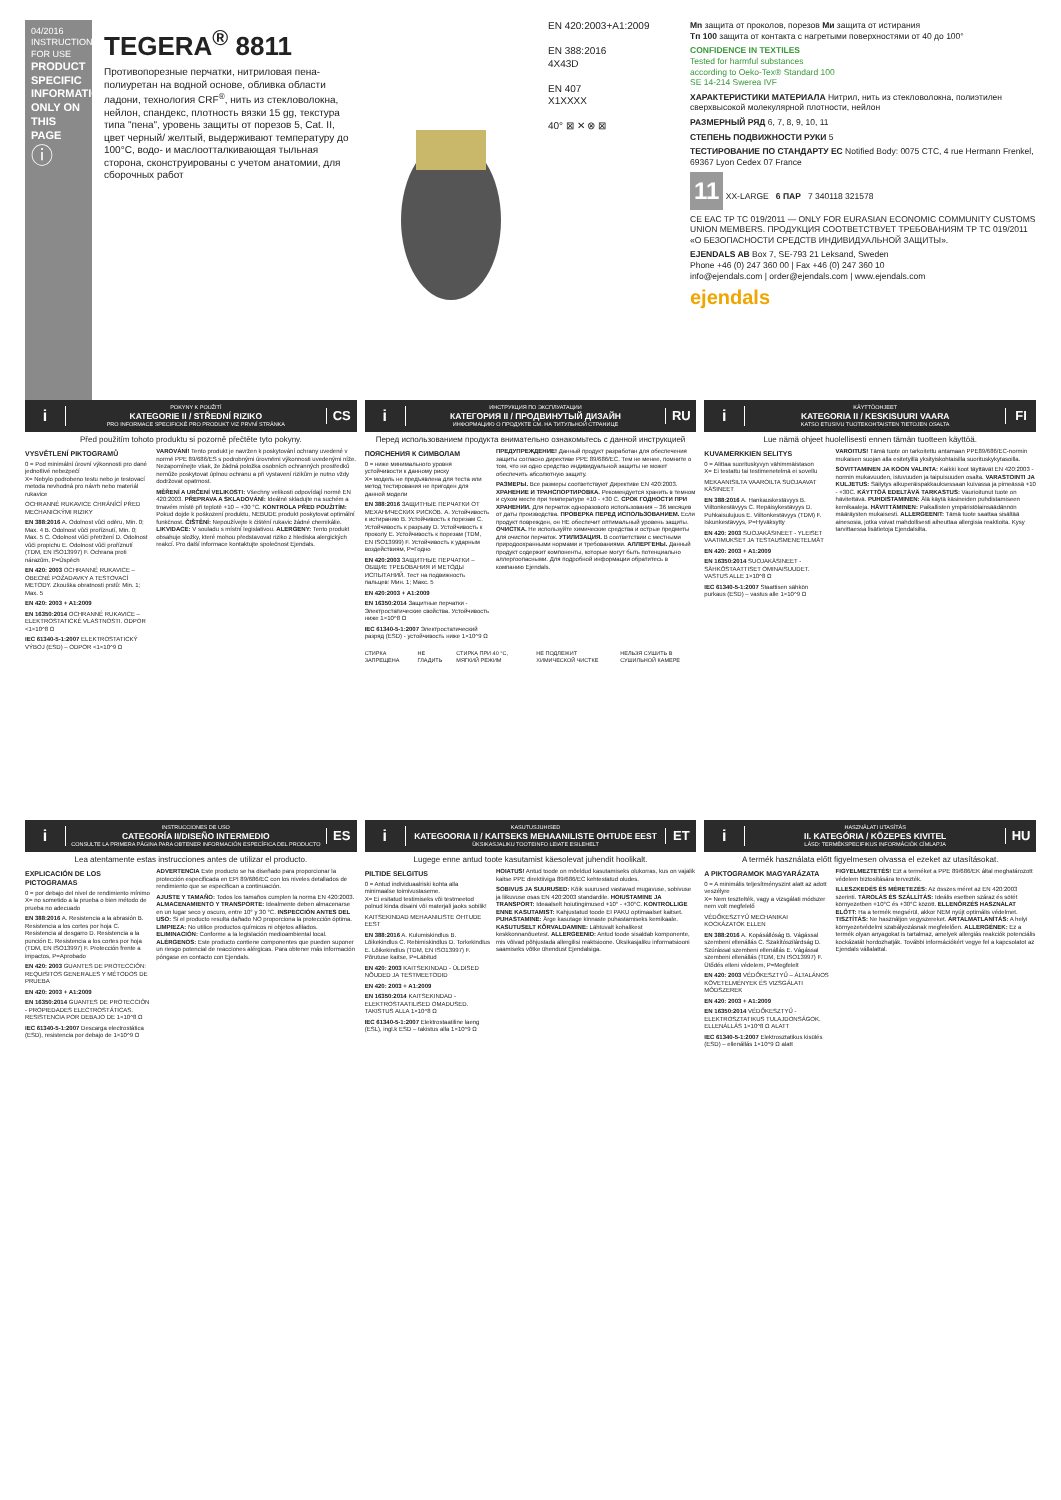04/2016
INSTRUCTIONS FOR USE
PRODUCT SPECIFIC INFORMATION ONLY ON THIS PAGE
ⓘ
TEGERA<sup>®</sup> 8811
Противопорезные перчатки, нитриловая пена-полиуретан на водной основе, обливка области ладони, технология CRF<sup>®</sup>, нить из стекловолокна, нейлон, спандекс, плотность вязки 15 gg, текстура типа "пена", уровень защиты от порезов 5, Cat. II, цвет черный/ желтый, выдерживают температуру до 100°С, водо- и маслоотталкивающая тыльная сторона, сконструированы с учетом анатомии, для сборочных работ
EN 420:2003+A1:2009
EN 388:2016
4X43D
EN 407
X1XXXX
40° ⊠ ✕ ⊗ ⊠
Mn защита от проколов, порезов Mи защита от истирания
Tп 100 защита от контакта с нагретыми поверхностями от 40 до 100°
CONFIDENCE IN TEXTILES
Tested for harmful substances
according to Oeko-Tex® Standard 100
SE 14-214 Swerea IVF
ХАРАКТЕРИСТИКИ МАТЕРИАЛА Нитрил, нить из стекловолокна, полиэтилен сверхвысокой молекулярной плотности, нейлон
РАЗМЕРНЫЙ РЯД 6, 7, 8, 9, 10, 11
СТЕПЕНЬ ПОДВИЖНОСТИ РУКИ 5
ТЕСТИРОВАНИЕ ПО СТАНДАРТУ ЕС Notified Body: 0075 CTC, 4 rue Hermann Frenkel, 69367 Lyon Cedex 07 France
11 XX-LARGE 6 ПАР 7 340118 321578
CE EAC TP TC 019/2011 — ONLY FOR EURASIAN ECONOMIC COMMUNITY CUSTOMS UNION MEMBERS. ПРОДУКЦИЯ СООТВЕТСТВУЕТ ТРЕБОВАНИЯМ ТР ТС 019/2011 «О БЕЗОПАСНОСТИ СРЕДСТВ ИНДИВИДУАЛЬНОЙ ЗАЩИТЫ».
EJENDALS AB Box 7, SE-793 21 Leksand, Sweden
Phone +46 (0) 247 360 00 | Fax +46 (0) 247 360 10
info@ejendals.com | order@ejendals.com | www.ejendals.com
ejendals
i
POKYNY K POUŽITÍ
KATEGORIE II / STŘEDNÍ RIZIKO
PRO INFORMACE SPECIFICKÉ PRO PRODUKT VIZ PRVNÍ STRÁNKA
CS
Před použitím tohoto produktu si pozorně přečtěte tyto pokyny.
VYSVĚTLENÍ PIKTOGRAMŮ
0 = Pod minimální úrovní výkonnosti pro dané jednotlivé nebezpečí
X= Nebylo podrobeno testu nebo je testovací metoda nevhodná pro návrh nebo materiál rukavice
OCHRANNÉ RUKAVICE CHRÁNÍCÍ PŘED MECHANICKÝMI RIZIKY
EN 388:2016 A. Odolnost vůči oděru, Min. 0; Max. 4 B. Odolnost vůči proříznutí, Min. 0; Max. 5 C. Odolnost vůči přetržení D. Odolnost vůči propichu E. Odolnost vůči proříznutí (TDM, EN ISO13997) F. Ochrana proti nárazům, P=Úspěch
EN 420: 2003 OCHRANNÉ RUKAVICE – OBECNÉ POŽADAVKY A TESTOVACÍ METODY. Zkouška obratnosti prstů: Min. 1; Max. 5
EN 420: 2003 + A1:2009
EN 16350:2014 OCHRANNÉ RUKAVICE – ELEKTROSTATICKÉ VLASTNOSTI. ODPOR <1×10^8 Ω
IEC 61340-5-1:2007 ELEKTROSTATICKÝ VÝBOJ (ESD) – ODPOR <1×10^9 Ω
VAROVÁNÍ! Tento produkt je navržen k poskytování ochrany uvedené v normě PPE 89/686/ES s podrobnými úrovněmi výkonnosti uvedenými níže. Nezapomínejte však, že žádná položka osobních ochranných prostředků nemůže poskytovat úplnou ochranu a při vystavení rizikům je nutno vždy dodržovat opatrnost.
MĚŘENÍ A URČENÍ VELIKOSTI: Všechny velikosti odpovídají normě EN 420:2003. PŘEPRAVA A SKLADOVÁNÍ: Ideálně skladujte na suchém a tmavém místě při teplotě +10 – +30 °C. KONTROLA PŘED POUŽITÍM: Pokud dojde k poškození produktu, NEBUDE produkt poskytovat optimální funkčnost. ČIŠTĚNÍ: Nepoužívejte k čištění rukavic žádné chemikálie. LIKVIDACE: V souladu s místní legislativou. ALERGENY: Tento produkt obsahuje složky, které mohou představovat riziko z hlediska alergických reakcí. Pro další informace kontaktujte společnost Ejendals.
i
ИНСТРУКЦИЯ ПО ЭКСПЛУАТАЦИИ
КАТЕГОРИЯ II / ПРОДВИНУТЫЙ ДИЗАЙН
ИНФОРМАЦИЮ О ПРОДУКТЕ СМ. НА ТИТУЛЬНОЙ СТРАНИЦЕ
RU
Перед использованием продукта внимательно ознакомьтесь с данной инструкцией
ПОЯСНЕНИЯ К СИМВОЛАМ
0 = ниже минимального уровня устойчивости к данному риску
X= модель не предъявлена для теста или метод тестирования не пригоден для данной модели
EN 388:2016 ЗАЩИТНЫЕ ПЕРЧАТКИ ОТ МЕХАНИЧЕСКИХ РИСКОВ. A. Устойчивость к истиранию B. Устойчивость к порезам C. Устойчивость к разрыву D. Устойчивость к проколу E. Устойчивость к порезам (TDM, EN ISO13999) F. Устойчивость к ударным воздействиям, P=Годно
EN 420:2003 ЗАЩИТНЫЕ ПЕРЧАТКИ – ОБЩИЕ ТРЕБОВАНИЯ И МЕТОДЫ ИСПЫТАНИЙ. Тест на подвижность пальцев: Мин. 1; Макс. 5
EN 420:2003 + A1:2009
EN 16350:2014 Защитные перчатки - Электростатические свойства. Устойчивость ниже 1×10^8 Ω
IEC 61340-5-1:2007 Электростатический разряд (ESD) - устойчивость ниже 1×10^9 Ω
ПРЕДУПРЕЖДЕНИЕ! Данный продукт разработан для обеспечения защиты согласно директиве PPE 89/686/EC. Тем не менее, помните о том, что ни одно средство индивидуальной защиты не может обеспечить абсолютную защиту.
РАЗМЕРЫ. Все размеры соответствуют Директиве EN 420:2003. ХРАНЕНИЕ И ТРАНСПОРТИРОВКА. Рекомендуется хранить в темном и сухом месте при температуре +10 - +30 С. СРОК ГОДНОСТИ ПРИ ХРАНЕНИИ. Для перчаток одноразового использования – 36 месяцев от даты производства. ПРОВЕРКА ПЕРЕД ИСПОЛЬЗОВАНИЕМ. Если продукт поврежден, он НЕ обеспечит оптимальный уровень защиты. ОЧИСТКА. Не используйте химические средства и острые предметы для очистки перчаток. УТИЛИЗАЦИЯ. В соответствии с местными природоохранными нормами и требованиями. АЛЛЕРГЕНЫ. Данный продукт содержит компоненты, которые могут быть потенциально аллергоопасными. Для подробной информации обратитесь в компанию Ejendals.
СТИРКА ЗАПРЕЩЕНА НЕ ГЛАДИТЬ СТИРКА ПРИ 40 °C, МЯГКИЙ РЕЖИМ НЕ ПОДЛЕЖИТ ХИМИЧЕСКОЙ ЧИСТКЕ НЕЛЬЗЯ СУШИТЬ В СУШИЛЬНОЙ КАМЕРЕ
i
KÄYTTÖOHJEET
KATEGORIA II / KESKISUURI VAARA
KATSO ETUSIVU TUOTEKOHTAISTEN TIETOJEN OSALTA
FI
Lue nämä ohjeet huolellisesti ennen tämän tuotteen käyttöä.
KUVAMERKKIEN SELITYS
0 = Alittaa suorituskyvyn vähimmäistason
X= Ei testattu tai testimenetelmä ei sovellu
MEKAANISILTA VAAROILTA SUOJAAVAT KÄSINEET
EN 388:2016 A. Hankauskestävyys B. Viiltonkestävyys C. Repäisykestävyys D. Puhkaisulujuus E. Viiltonkestävyys (TDM) F. Iskunkestävyys, P=Hyväksytty
EN 420: 2003 SUOJAKÄSINEET - YLEISET VAATIMUKSET JA TESTAUSMENETELMÄT
EN 420: 2003 + A1:2009
EN 16350:2014 SUOJAKÄSINEET - SÄHKÖSTAATTISET OMINAISUUDET. VASTUS ALLE 1×10^8 Ω
IEC 61340-5-1:2007 Staattisen sähkön purkaus (ESD) – vastus alle 1×10^9 Ω
VAROITUS! Tämä tuote on tarkoitettu antamaan PPE89/686/EC-normin mukaisen suojan alla esitetyillä yksityiskohtaisilla suorituskykytasoilla.
SOVITTAMINEN JA KOON VALINTA: Kaikki koot täyttävät EN 420:2003 -normin mukavuuden, istuvuuden ja taipuisuuden osalta. VARASTOINTI JA KULJETUS: Säilytys alkuperäispakkauksessaan kuivassa ja pimeässä +10 - +30C. KÄYTTÖÄ EDELTÄVÄ TARKASTUS: Vaurioitunut tuote on hävitettävä. PUHDISTAMINEN: Älä käytä käsineiden puhdistamiseen kemikaaleja. HÄVITTÄMINEN: Paikallisten ympäristölainsäädännön määräysten mukaisesti. ALLERGEENIT: Tämä tuote saattaa sisältää ainesosia, jotka voivat mahdollisesti aiheuttaa allergisia reaktioita. Kysy tarvittaessa lisätietoja Ejendalsilta.
i
INSTRUCCIONES DE USO
CATEGORÍA II/DISEÑO INTERMEDIO
CONSULTE LA PRIMERA PÁGINA PARA OBTENER INFORMACIÓN ESPECÍFICA DEL PRODUCTO
ES
Lea atentamente estas instrucciones antes de utilizar el producto.
EXPLICACIÓN DE LOS PICTOGRAMAS
0 = por debajo del nivel de rendimiento mínimo
X= no sometido a la prueba o bien método de prueba no adecuado
EN 388:2016 A. Resistencia a la abrasión B. Resistencia a los cortes por hoja C. Resistencia al desgarro D. Resistencia a la punción E. Resistencia a los cortes por hoja (TDM, EN ISO13997) F. Protección frente a impactos, P=Aprobado
EN 420: 2003 GUANTES DE PROTECCIÓN: REQUISITOS GENERALES Y MÉTODOS DE PRUEBA
EN 420: 2003 + A1:2009
EN 16350:2014 GUANTES DE PROTECCIÓN - PROPIEDADES ELECTROSTÁTICAS. RESISTENCIA POR DEBAJO DE 1×10^8 Ω
IEC 61340-5-1:2007 Descarga electrostática (ESD), resistencia por debajo de 1×10^9 Ω
ADVERTENCIA Este producto se ha diseñado para proporcionar la protección especificada en EPI 89/686/EC con los niveles detallados de rendimiento que se especifican a continuación.
AJUSTE Y TAMAÑO: Todos los tamaños cumplen la norma EN 420:2003. ALMACENAMIENTO Y TRANSPORTE: Idealmente deben almacenarse en un lugar seco y oscuro, entre 10° y 30 °C. INSPECCIÓN ANTES DEL USO: Si el producto resulta dañado NO proporciona la protección óptima. LIMPIEZA: No utilice productos químicos ni objetos afilados. ELIMINACIÓN: Conforme a la legislación medioambiental local. ALÉRGENOS: Este producto contiene componentes que pueden suponer un riesgo potencial de reacciones alérgicas. Para obtener más información póngase en contacto con Ejendals.
i
KASUTUSJUHISED
KATEGOORIA II / KAITSEKS MEHAANILISTE OHTUDE EEST
ÜKSIKASJALIKU TOOTEINFO LEIATE ESILEHELT
ET
Lugege enne antud toote kasutamist käesolevat juhendit hoolikalt.
PILTIDE SELGITUS
0 = Antud individuaalriski kohta alla minimaalse toimivustaseme.
X= Ei esitatud testimiseks või testmeetod polnud kinda disaini või materjali jaoks sobilik!
KAITSEKINDAD MEHAANILISTE OHTUDE EEST
EN 388:2016 A. Kulumiskindlus B. Lõikekindlus C. Rebimiskindlus D. Torkekindlus E. Lõikekindlus (TDM, EN ISO13997) F. Põrutuse kaitse, P=Läbitud
EN 420: 2003 KAITSEKINDAD - ÜLDISED NÕUDED JA TESTMEETODID
EN 420: 2003 + A1:2009
EN 16350:2014 KAITSEKINDAD - ELEKTROSTAATILISED OMADUSED. TAKISTUS ALLA 1×10^8 Ω
IEC 61340-5-1:2007 Elektrostaatiline laeng (ESL), ingl.k ESD – takistus alla 1×10^9 Ω
HOIATUS! Antud toode on mõeldud kasutamiseks olukorras, kus on vajalik kaitse PPE direktiiviga 89/686/EC kehtestatud oludes.
SOBIVUS JA SUURUSED: Kõik suurused vastavad mugavuse, sobivuse ja liikuvuse osas EN 420:2003 standardile. HOIUSTAMINE JA TRANSPORT: Ideaalselt hoiutingimused +10° - +30°C. KONTROLLIGE ENNE KASUTAMIST: Kahjustatud toode EI PAKU optimaalset kaitset. PUHASTAMINE: Ärge kasutage kinnaste puhastamiseks kemikaale. KASUTUSELT KÕRVALDAMINE: Lähtuvalt kohalikest keskkonnanõuetest. ALLERGEENID: Antud toode sisaldab komponente, mis võivad põhjustada allergilisi reaktsioone. Üksikasjaliku informatsiooni saamiseks võtke ühendust Ejendalsiga.
i
HASZNÁLATI UTASÍTÁS
II. KATEGÓRIA / KÖZEPES KIVITEL
LÁSD: TERMÉKSPECIFIKUS INFORMÁCIÓK CÍMLAPJA
HU
A termék használata előtt figyelmesen olvassa el ezeket az utasításokat.
A PIKTOGRAMOK MAGYARÁZATA
0 = A minimális teljesítményszint alatt az adott veszélyre
X= Nem tesztelték, vagy a vizsgálati módszer nem volt megfelelő
VÉDŐKESZTYŰ MECHANIKAI KOCKÁZATOK ELLEN
EN 388:2016 A. Kopásállóság B. Vágással szembeni ellenállás C. Szakítószilárdság D. Szúrással szembeni ellenállás E. Vágással szembeni ellenállás (TDM, EN ISO13997) F. Ütődés elleni védelem, P=Megfelelt
EN 420: 2003 VÉDŐKESZTYŰ – ÁLTALÁNOS KÖVETELMÉNYEK ÉS VIZSGÁLATI MÓDSZEREK
EN 420: 2003 + A1:2009
EN 16350:2014 VÉDŐKESZTYŰ - ELEKTROSZTATIKUS TULAJDONSÁGOK. ELLENÁLLÁS 1×10^8 Ω ALATT
IEC 61340-5-1:2007 Elektrosztatikus kisülés (ESD) – ellenállás 1×10^9 Ω alatt
FIGYELMEZTETÉS! Ezt a terméket a PPE 89/686/EK által meghatározott védelem biztosítására tervezték.
ILLESZKEDÉS ÉS MÉRETEZÉS: Az összes méret az EN 420:2003 szerinti. TÁROLÁS ÉS SZÁLLÍTÁS: Ideális esetben száraz és sötét környezetben +10°C és +30°C között. ELLENŐRZÉS HASZNÁLAT ELŐTT: Ha a termék megsérül, akkor NEM nyújt optimális védelmet. TISZTÍTÁS: Ne használjon vegyszereket. ÁRTALMATLANÍTÁS: A helyi környezetvédelmi szabályozásnak megfelelően. ALLERGÉNEK: Ez a termék olyan anyagokat is tartalmaz, amelyek allergiás reakciók potenciális kockázatát hordozhatják. További információkért vegye fel a kapcsolatot az Ejendals vállalattal.